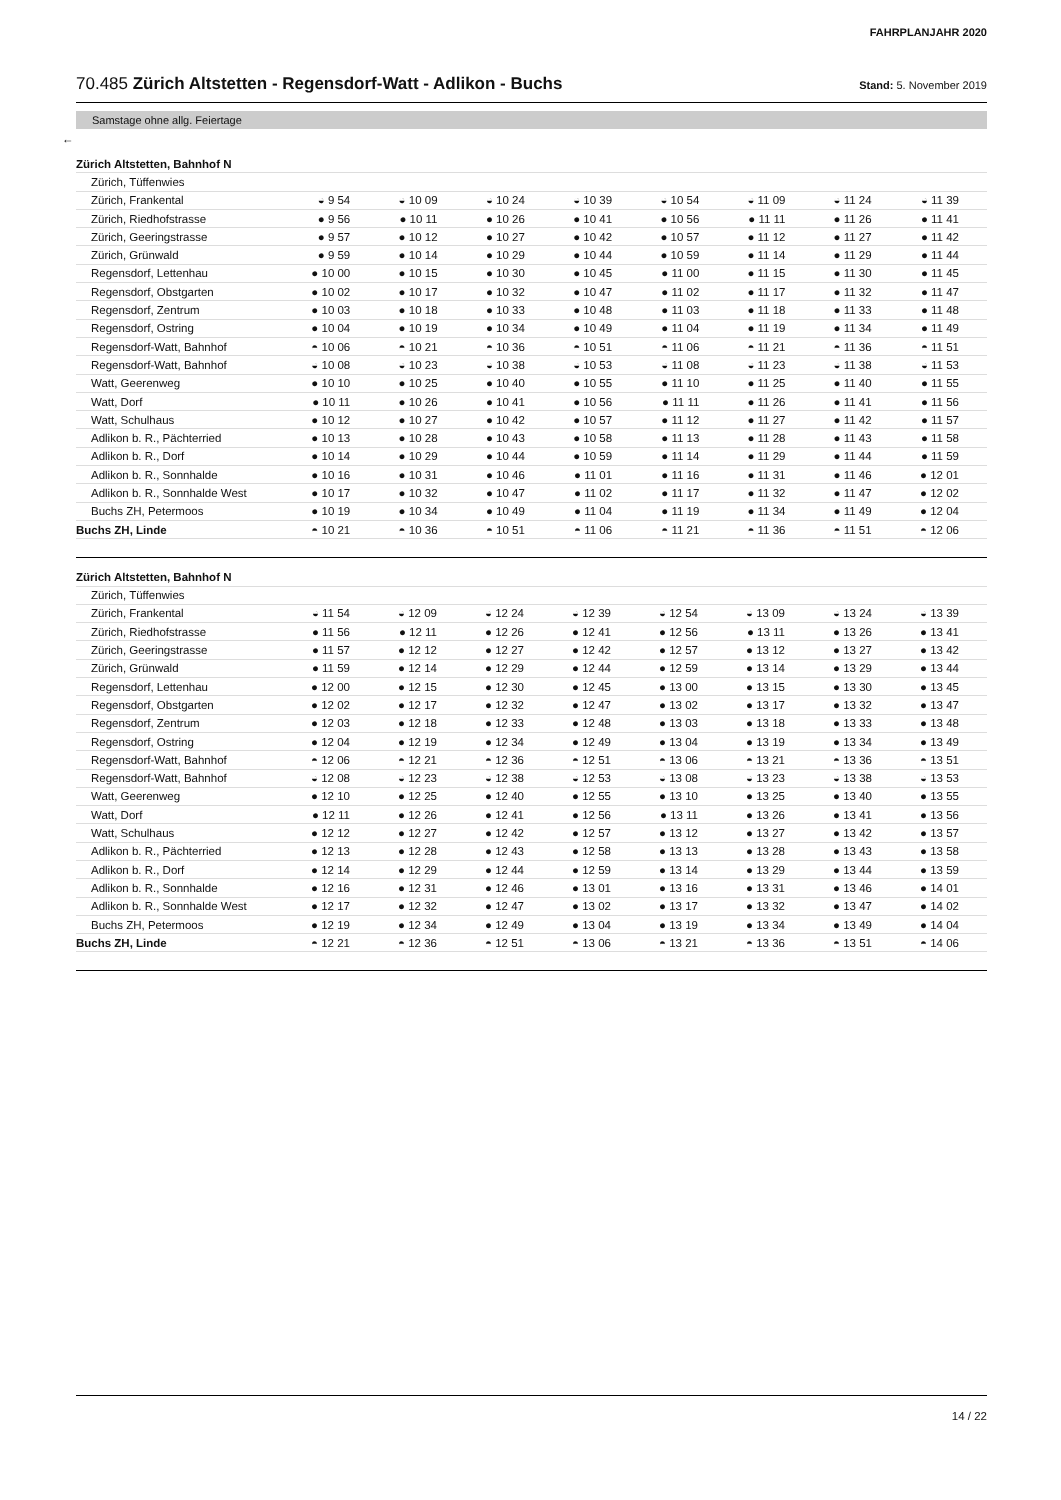FAHRPLANJAHR 2020
70.485 Zürich Altstetten - Regensdorf-Watt - Adlikon - Buchs
Stand: 5. November 2019
Samstage ohne allg. Feiertage
←
| Zürich Altstetten, Bahnhof N | | | | | | | | |
| Zürich, Tüffenwies | | | | | | | | |
| Zürich, Frankental | ◒ 9 54 | ◒ 10 09 | ◒ 10 24 | ◒ 10 39 | ◒ 10 54 | ◒ 11 09 | ◒ 11 24 | ◒ 11 39 |
| Zürich, Riedhofstrasse | ● 9 56 | ● 10 11 | ● 10 26 | ● 10 41 | ● 10 56 | ● 11 11 | ● 11 26 | ● 11 41 |
| Zürich, Geeringstrasse | ● 9 57 | ● 10 12 | ● 10 27 | ● 10 42 | ● 10 57 | ● 11 12 | ● 11 27 | ● 11 42 |
| Zürich, Grünwald | ● 9 59 | ● 10 14 | ● 10 29 | ● 10 44 | ● 10 59 | ● 11 14 | ● 11 29 | ● 11 44 |
| Regensdorf, Lettenhau | ● 10 00 | ● 10 15 | ● 10 30 | ● 10 45 | ● 11 00 | ● 11 15 | ● 11 30 | ● 11 45 |
| Regensdorf, Obstgarten | ● 10 02 | ● 10 17 | ● 10 32 | ● 10 47 | ● 11 02 | ● 11 17 | ● 11 32 | ● 11 47 |
| Regensdorf, Zentrum | ● 10 03 | ● 10 18 | ● 10 33 | ● 10 48 | ● 11 03 | ● 11 18 | ● 11 33 | ● 11 48 |
| Regensdorf, Ostring | ● 10 04 | ● 10 19 | ● 10 34 | ● 10 49 | ● 11 04 | ● 11 19 | ● 11 34 | ● 11 49 |
| Regensdorf-Watt, Bahnhof | ◓ 10 06 | ◓ 10 21 | ◓ 10 36 | ◓ 10 51 | ◓ 11 06 | ◓ 11 21 | ◓ 11 36 | ◓ 11 51 |
| Regensdorf-Watt, Bahnhof | ◒ 10 08 | ◒ 10 23 | ◒ 10 38 | ◒ 10 53 | ◒ 11 08 | ◒ 11 23 | ◒ 11 38 | ◒ 11 53 |
| Watt, Geerenweg | ● 10 10 | ● 10 25 | ● 10 40 | ● 10 55 | ● 11 10 | ● 11 25 | ● 11 40 | ● 11 55 |
| Watt, Dorf | ● 10 11 | ● 10 26 | ● 10 41 | ● 10 56 | ● 11 11 | ● 11 26 | ● 11 41 | ● 11 56 |
| Watt, Schulhaus | ● 10 12 | ● 10 27 | ● 10 42 | ● 10 57 | ● 11 12 | ● 11 27 | ● 11 42 | ● 11 57 |
| Adlikon b. R., Pächterried | ● 10 13 | ● 10 28 | ● 10 43 | ● 10 58 | ● 11 13 | ● 11 28 | ● 11 43 | ● 11 58 |
| Adlikon b. R., Dorf | ● 10 14 | ● 10 29 | ● 10 44 | ● 10 59 | ● 11 14 | ● 11 29 | ● 11 44 | ● 11 59 |
| Adlikon b. R., Sonnhalde | ● 10 16 | ● 10 31 | ● 10 46 | ● 11 01 | ● 11 16 | ● 11 31 | ● 11 46 | ● 12 01 |
| Adlikon b. R., Sonnhalde West | ● 10 17 | ● 10 32 | ● 10 47 | ● 11 02 | ● 11 17 | ● 11 32 | ● 11 47 | ● 12 02 |
| Buchs ZH, Petermoos | ● 10 19 | ● 10 34 | ● 10 49 | ● 11 04 | ● 11 19 | ● 11 34 | ● 11 49 | ● 12 04 |
| Buchs ZH, Linde | ◓ 10 21 | ◓ 10 36 | ◓ 10 51 | ◓ 11 06 | ◓ 11 21 | ◓ 11 36 | ◓ 11 51 | ◓ 12 06 |
| Zürich Altstetten, Bahnhof N | | | | | | | | |
| Zürich, Tüffenwies | | | | | | | | |
| Zürich, Frankental | ◒ 11 54 | ◒ 12 09 | ◒ 12 24 | ◒ 12 39 | ◒ 12 54 | ◒ 13 09 | ◒ 13 24 | ◒ 13 39 |
| Zürich, Riedhofstrasse | ● 11 56 | ● 12 11 | ● 12 26 | ● 12 41 | ● 12 56 | ● 13 11 | ● 13 26 | ● 13 41 |
| Zürich, Geeringstrasse | ● 11 57 | ● 12 12 | ● 12 27 | ● 12 42 | ● 12 57 | ● 13 12 | ● 13 27 | ● 13 42 |
| Zürich, Grünwald | ● 11 59 | ● 12 14 | ● 12 29 | ● 12 44 | ● 12 59 | ● 13 14 | ● 13 29 | ● 13 44 |
| Regensdorf, Lettenhau | ● 12 00 | ● 12 15 | ● 12 30 | ● 12 45 | ● 13 00 | ● 13 15 | ● 13 30 | ● 13 45 |
| Regensdorf, Obstgarten | ● 12 02 | ● 12 17 | ● 12 32 | ● 12 47 | ● 13 02 | ● 13 17 | ● 13 32 | ● 13 47 |
| Regensdorf, Zentrum | ● 12 03 | ● 12 18 | ● 12 33 | ● 12 48 | ● 13 03 | ● 13 18 | ● 13 33 | ● 13 48 |
| Regensdorf, Ostring | ● 12 04 | ● 12 19 | ● 12 34 | ● 12 49 | ● 13 04 | ● 13 19 | ● 13 34 | ● 13 49 |
| Regensdorf-Watt, Bahnhof | ◓ 12 06 | ◓ 12 21 | ◓ 12 36 | ◓ 12 51 | ◓ 13 06 | ◓ 13 21 | ◓ 13 36 | ◓ 13 51 |
| Regensdorf-Watt, Bahnhof | ◒ 12 08 | ◒ 12 23 | ◒ 12 38 | ◒ 12 53 | ◒ 13 08 | ◒ 13 23 | ◒ 13 38 | ◒ 13 53 |
| Watt, Geerenweg | ● 12 10 | ● 12 25 | ● 12 40 | ● 12 55 | ● 13 10 | ● 13 25 | ● 13 40 | ● 13 55 |
| Watt, Dorf | ● 12 11 | ● 12 26 | ● 12 41 | ● 12 56 | ● 13 11 | ● 13 26 | ● 13 41 | ● 13 56 |
| Watt, Schulhaus | ● 12 12 | ● 12 27 | ● 12 42 | ● 12 57 | ● 13 12 | ● 13 27 | ● 13 42 | ● 13 57 |
| Adlikon b. R., Pächterried | ● 12 13 | ● 12 28 | ● 12 43 | ● 12 58 | ● 13 13 | ● 13 28 | ● 13 43 | ● 13 58 |
| Adlikon b. R., Dorf | ● 12 14 | ● 12 29 | ● 12 44 | ● 12 59 | ● 13 14 | ● 13 29 | ● 13 44 | ● 13 59 |
| Adlikon b. R., Sonnhalde | ● 12 16 | ● 12 31 | ● 12 46 | ● 13 01 | ● 13 16 | ● 13 31 | ● 13 46 | ● 14 01 |
| Adlikon b. R., Sonnhalde West | ● 12 17 | ● 12 32 | ● 12 47 | ● 13 02 | ● 13 17 | ● 13 32 | ● 13 47 | ● 14 02 |
| Buchs ZH, Petermoos | ● 12 19 | ● 12 34 | ● 12 49 | ● 13 04 | ● 13 19 | ● 13 34 | ● 13 49 | ● 14 04 |
| Buchs ZH, Linde | ◓ 12 21 | ◓ 12 36 | ◓ 12 51 | ◓ 13 06 | ◓ 13 21 | ◓ 13 36 | ◓ 13 51 | ◓ 14 06 |
14 / 22